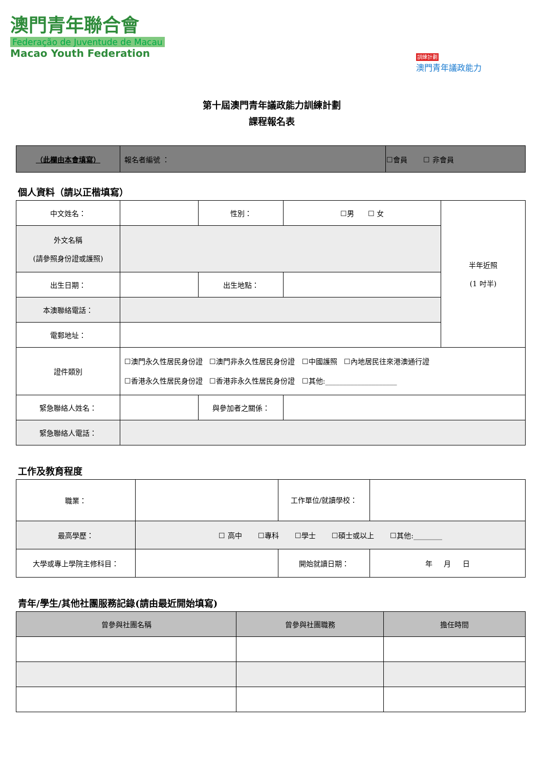澳門青年聯合會
Federação de Juventude de Macau
Macao Youth Federation
訓練計劃
澳門青年議政能力
第十屆澳門青年議政能力訓練計劃
課程報名表
| （此欄由本會填寫） | 報名者編號 ： | ☐會員 ☐ 非會員 |
個人資料（請以正楷填寫）
| 中文姓名： | | 性別： | ☐男 ☐ 女 | 半年近照 (1 吋半) |
| 外文名稱 (請參照身份證或護照) | | | | |
| 出生日期： | | 出生地點： | | |
| 本澳聯絡電話： | | | | |
| 電郵地址： | | | | |
| 證件類別 | ☐澳門永久性居民身份證 ☐澳門非永久性居民身份證 ☐中國護照 ☐內地居民往來港澳通行證 ☐香港永久性居民身份證 ☐香港非永久性居民身份證 ☐其他:____________________ | | | |
| 緊急聯絡人姓名： | | 與參加者之關係： | | |
| 緊急聯絡人電話： | | | | |
工作及教育程度
| 職業： | | 工作單位/就讀學校： | |
| 最高學歷： | ☐ 高中 ☐專科 ☐學士 ☐碩士或以上 ☐其他:________ | | |
| 大學或專上學院主修科目： | | 開始就讀日期： | 年 月 日 |
青年/學生/其他社團服務記錄(請由最近開始填寫)
| 曾參與社團名稱 | 曾參與社團職務 | 擔任時間 |
| --- | --- | --- |